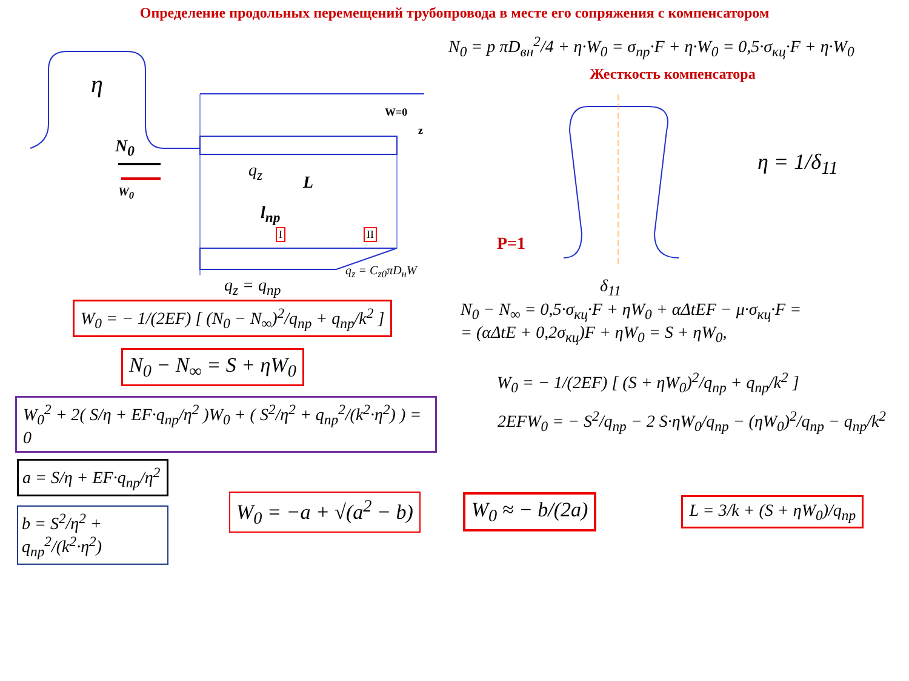Определение продольных перемещений трубопровода в месте его сопряжения с компенсатором
η
N<sub>0</sub>
W<sub>0</sub>
W=0
z
q<sub>z</sub>
L
l<sub>пр</sub>
I II
q<sub>z</sub> = C<sub>z0</sub>πD<sub>н</sub>W
q<sub>z</sub> = q<sub>пр</sub>
N<sub>0</sub> = p πD<sub>вн</sub><sup>2</sup>/4 + η·W<sub>0</sub> = σ<sub>пр</sub>·F + η·W<sub>0</sub> = 0,5·σ<sub>кц</sub>·F + η·W<sub>0</sub>
Жесткость компенсатора
P=1
δ<sub>11</sub>
η = 1/δ<sub>11</sub>
W<sub>0</sub> = − 1/(2EF) [ (N<sub>0</sub> − N<sub>∞</sub>)<sup>2</sup>/q<sub>пр</sub> + q<sub>пр</sub>/k<sup>2</sup> ]
N<sub>0</sub> − N<sub>∞</sub> = S + ηW<sub>0</sub>
N<sub>0</sub> − N<sub>∞</sub> = 0,5·σ<sub>кц</sub>·F + ηW<sub>0</sub> + αΔtEF − μ·σ<sub>кц</sub>·F =
= (αΔtE + 0,2σ<sub>кц</sub>)F + ηW<sub>0</sub> = S + ηW<sub>0</sub>,
W<sub>0</sub> = − 1/(2EF) [ (S + ηW<sub>0</sub>)<sup>2</sup>/q<sub>пр</sub> + q<sub>пр</sub>/k<sup>2</sup> ]
W<sub>0</sub><sup>2</sup> + 2( S/η + EF·q<sub>пр</sub>/η<sup>2</sup> )W<sub>0</sub> + ( S<sup>2</sup>/η<sup>2</sup> + q<sub>пр</sub><sup>2</sup>/(k<sup>2</sup>·η<sup>2</sup>) ) = 0
2EFW<sub>0</sub> = − S<sup>2</sup>/q<sub>пр</sub> − 2 S·ηW<sub>0</sub>/q<sub>пр</sub> − (ηW<sub>0</sub>)<sup>2</sup>/q<sub>пр</sub> − q<sub>пр</sub>/k<sup>2</sup>
a = S/η + EF·q<sub>пр</sub>/η<sup>2</sup>
b = S<sup>2</sup>/η<sup>2</sup> + q<sub>пр</sub><sup>2</sup>/(k<sup>2</sup>·η<sup>2</sup>)
W<sub>0</sub> = −a + √(a<sup>2</sup> − b) W<sub>0</sub> ≈ − b/(2a)
L = 3/k + (S + ηW<sub>0</sub>)/q<sub>пр</sub>